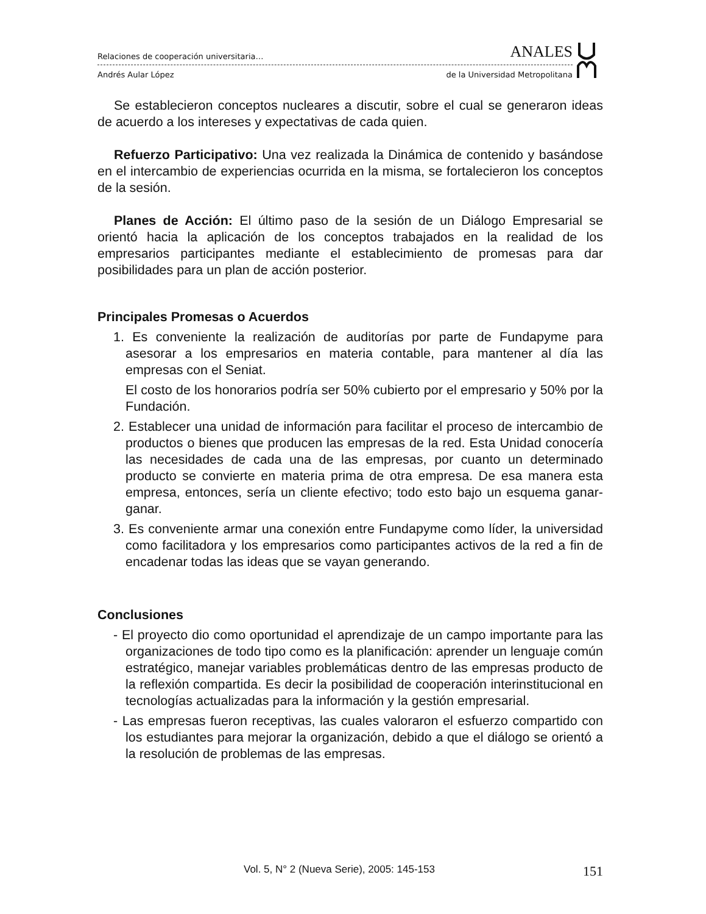Relaciones de cooperación universitaria… ANALES
Andrés Aular López de la Universidad Metropolitana
Se establecieron conceptos nucleares a discutir, sobre el cual se generaron ideas de acuerdo a los intereses y expectativas de cada quien.
Refuerzo Participativo: Una vez realizada la Dinámica de contenido y basándose en el intercambio de experiencias ocurrida en la misma, se fortalecieron los conceptos de la sesión.
Planes de Acción: El último paso de la sesión de un Diálogo Empresarial se orientó hacia la aplicación de los conceptos trabajados en la realidad de los empresarios participantes mediante el establecimiento de promesas para dar posibilidades para un plan de acción posterior.
Principales Promesas o Acuerdos
1. Es conveniente la realización de auditorías por parte de Fundapyme para asesorar a los empresarios en materia contable, para mantener al día las empresas con el Seniat.
El costo de los honorarios podría ser 50% cubierto por el empresario y 50% por la Fundación.
2. Establecer una unidad de información para facilitar el proceso de intercambio de productos o bienes que producen las empresas de la red. Esta Unidad conocería las necesidades de cada una de las empresas, por cuanto un determinado producto se convierte en materia prima de otra empresa. De esa manera esta empresa, entonces, sería un cliente efectivo; todo esto bajo un esquema ganar-ganar.
3. Es conveniente armar una conexión entre Fundapyme como líder, la universidad como facilitadora y los empresarios como participantes activos de la red a fin de encadenar todas las ideas que se vayan generando.
Conclusiones
- El proyecto dio como oportunidad el aprendizaje de un campo importante para las organizaciones de todo tipo como es la planificación: aprender un lenguaje común estratégico, manejar variables problemáticas dentro de las empresas producto de la reflexión compartida. Es decir la posibilidad de cooperación interinstitucional en tecnologías actualizadas para la información y la gestión empresarial.
- Las empresas fueron receptivas, las cuales valoraron el esfuerzo compartido con los estudiantes para mejorar la organización, debido a que el diálogo se orientó a la resolución de problemas de las empresas.
Vol. 5, N° 2 (Nueva Serie), 2005: 145-153 151